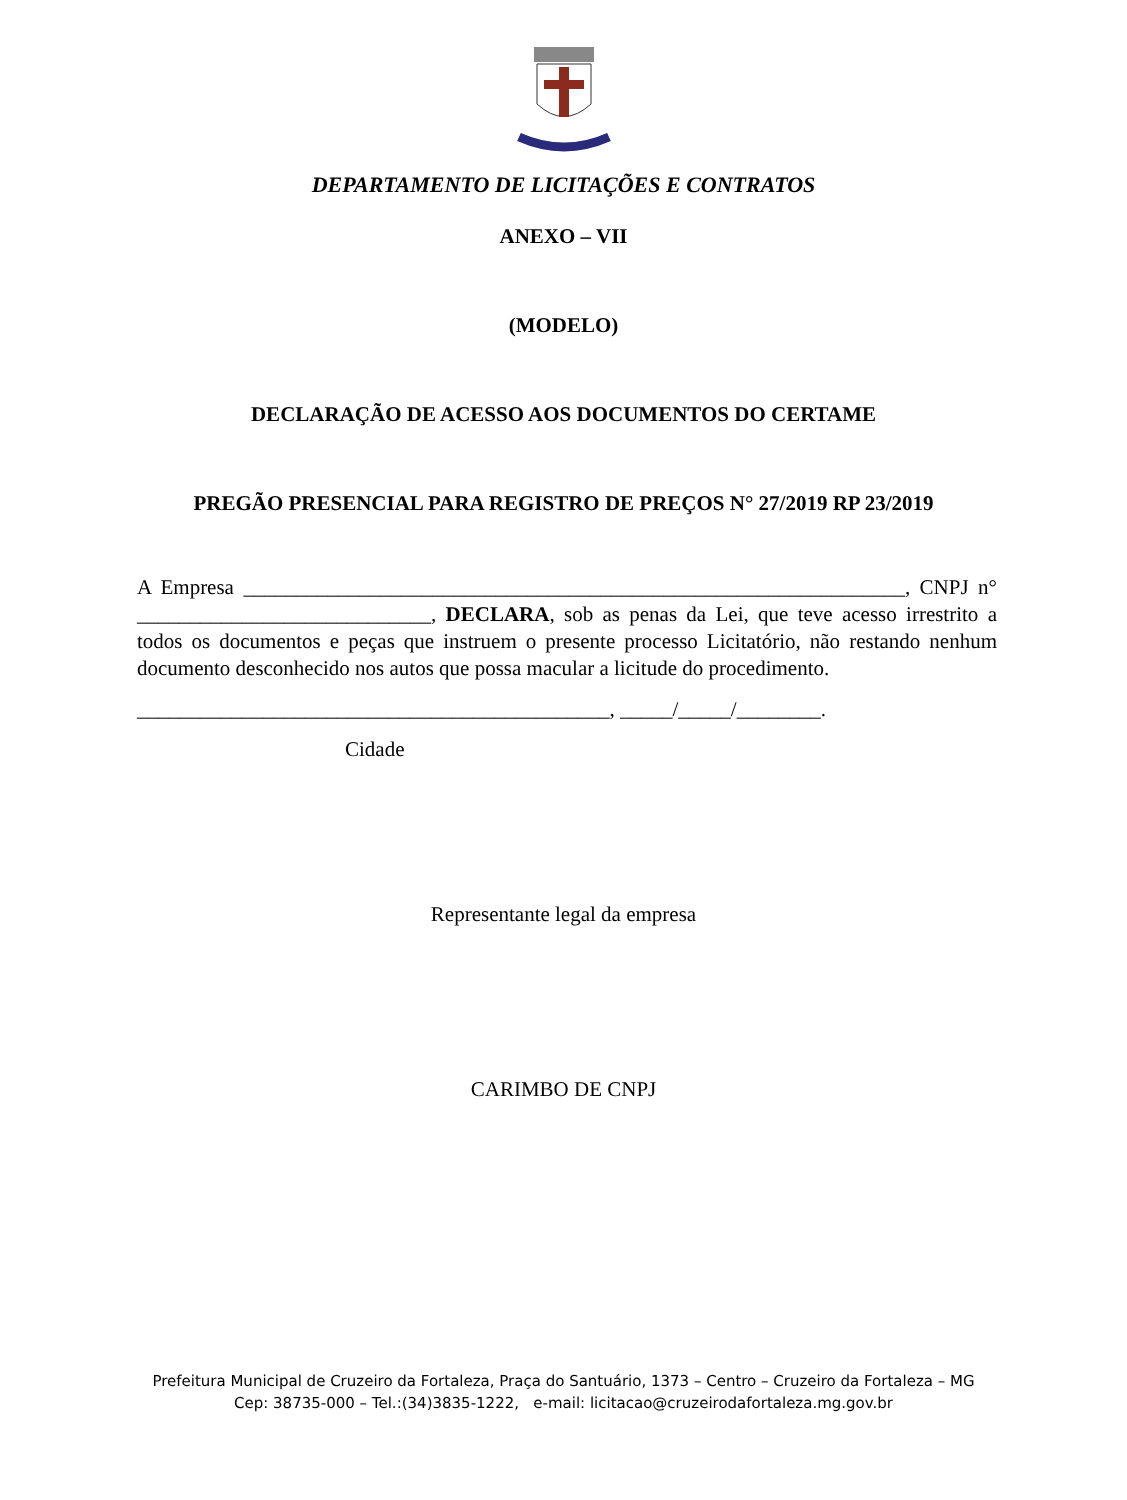DEPARTAMENTO DE LICITAÇÕES E CONTRATOS
ANEXO – VII
(MODELO)
DECLARAÇÃO DE ACESSO AOS DOCUMENTOS DO CERTAME
PREGÃO PRESENCIAL PARA REGISTRO DE PREÇOS N° 27/2019 RP 23/2019
A Empresa _______________________________________________________________, CNPJ n° ____________________________, DECLARA, sob as penas da Lei, que teve acesso irrestrito a todos os documentos e peças que instruem o presente processo Licitatório, não restando nenhum documento desconhecido nos autos que possa macular a licitude do procedimento.
_____________________________________________, _____/_____/________.
Cidade
Representante legal da empresa
CARIMBO DE CNPJ
Prefeitura Municipal de Cruzeiro da Fortaleza, Praça do Santuário, 1373 – Centro – Cruzeiro da Fortaleza – MG
Cep: 38735-000 – Tel.:(34)3835-1222, e-mail: licitacao@cruzeirodafortaleza.mg.gov.br